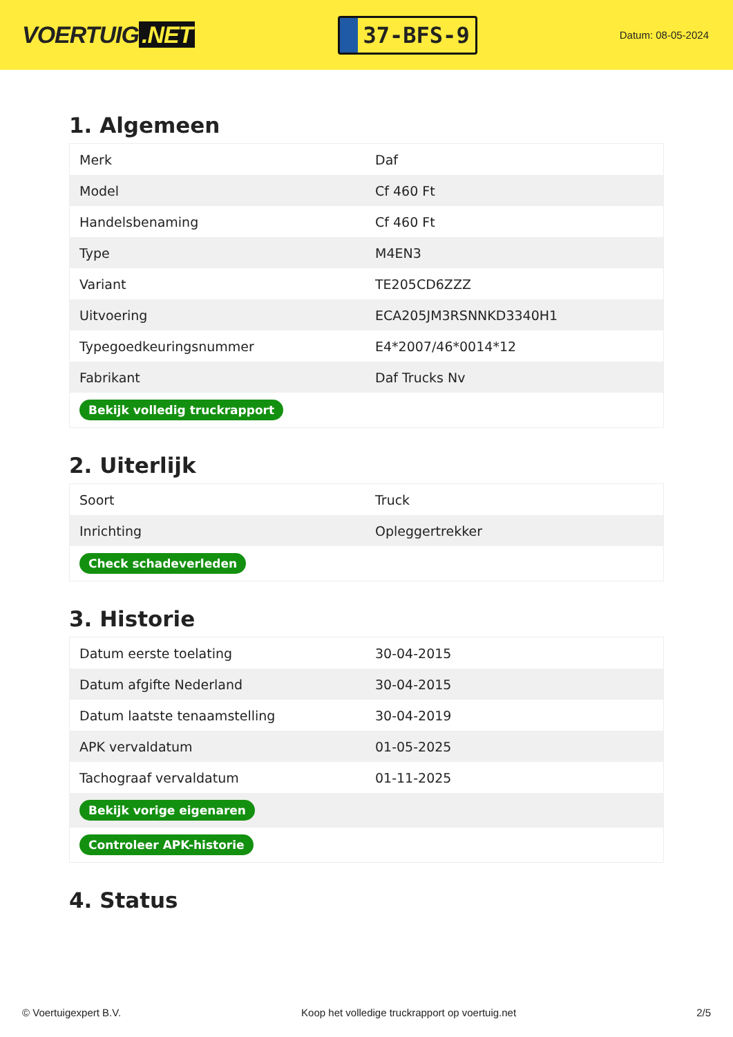VOERTUIG.NET
37-BFS-9
Datum: 08-05-2024
1. Algemeen
| Merk | Daf |
| Model | Cf 460 Ft |
| Handelsbenaming | Cf 460 Ft |
| Type | M4EN3 |
| Variant | TE205CD6ZZZ |
| Uitvoering | ECA205JM3RSNNKD3340H1 |
| Typegoedkeuringsnummer | E4*2007/46*0014*12 |
| Fabrikant | Daf Trucks Nv |
| Bekijk volledig truckrapport | |
2. Uiterlijk
| Soort | Truck |
| Inrichting | Opleggertrekker |
| Check schadeverleden | |
3. Historie
| Datum eerste toelating | 30-04-2015 |
| Datum afgifte Nederland | 30-04-2015 |
| Datum laatste tenaamstelling | 30-04-2019 |
| APK vervaldatum | 01-05-2025 |
| Tachograaf vervaldatum | 01-11-2025 |
| Bekijk vorige eigenaren | |
| Controleer APK-historie | |
4. Status
© Voertuigexpert B.V. Koop het volledige truckrapport op voertuig.net 2/5